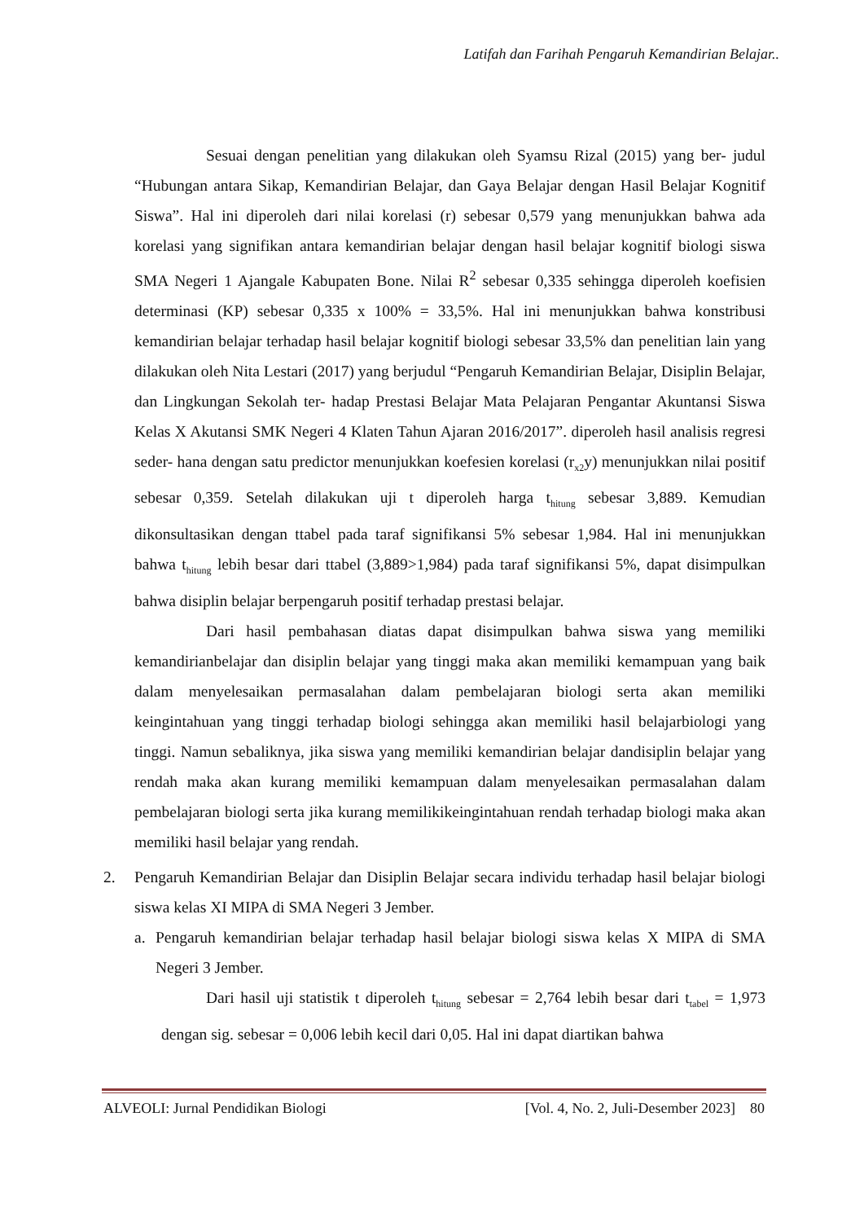Latifah dan Farihah Pengaruh Kemandirian Belajar..
Sesuai dengan penelitian yang dilakukan oleh Syamsu Rizal (2015) yang ber- judul “Hubungan antara Sikap, Kemandirian Belajar, dan Gaya Belajar dengan Hasil Belajar Kognitif Siswa”. Hal ini diperoleh dari nilai korelasi (r) sebesar 0,579 yang menunjukkan bahwa ada korelasi yang signifikan antara kemandirian belajar dengan hasil belajar kognitif biologi siswa SMA Negeri 1 Ajangale Kabupaten Bone. Nilai R<sup>2</sup> sebesar 0,335 sehingga diperoleh koefisien determinasi (KP) sebesar 0,335 x 100% = 33,5%. Hal ini menunjukkan bahwa konstribusi kemandirian belajar terhadap hasil belajar kognitif biologi sebesar 33,5% dan penelitian lain yang dilakukan oleh Nita Lestari (2017) yang berjudul “Pengaruh Kemandirian Belajar, Disiplin Belajar, dan Lingkungan Sekolah ter- hadap Prestasi Belajar Mata Pelajaran Pengantar Akuntansi Siswa Kelas X Akutansi SMK Negeri 4 Klaten Tahun Ajaran 2016/2017”. diperoleh hasil analisis regresi seder- hana dengan satu predictor menunjukkan koefesien korelasi (r<sub>x2</sub>y) menunjukkan nilai positif sebesar 0,359. Setelah dilakukan uji t diperoleh harga t<sub>hitung</sub> sebesar 3,889. Kemudian dikonsultasikan dengan ttabel pada taraf signifikansi 5% sebesar 1,984. Hal ini menunjukkan bahwa t<sub>hitung</sub> lebih besar dari ttabel (3,889>1,984) pada taraf signifikansi 5%, dapat disimpulkan bahwa disiplin belajar berpengaruh positif terhadap prestasi belajar.
Dari hasil pembahasan diatas dapat disimpulkan bahwa siswa yang memiliki kemandirianbelajar dan disiplin belajar yang tinggi maka akan memiliki kemampuan yang baik dalam menyelesaikan permasalahan dalam pembelajaran biologi serta akan memiliki keingintahuan yang tinggi terhadap biologi sehingga akan memiliki hasil belajarbiologi yang tinggi. Namun sebaliknya, jika siswa yang memiliki kemandirian belajar dandisiplin belajar yang rendah maka akan kurang memiliki kemampuan dalam menyelesaikan permasalahan dalam pembelajaran biologi serta jika kurang memilikikeingintahuan rendah terhadap biologi maka akan memiliki hasil belajar yang rendah.
2. Pengaruh Kemandirian Belajar dan Disiplin Belajar secara individu terhadap hasil belajar biologi siswa kelas XI MIPA di SMA Negeri 3 Jember.
a. Pengaruh kemandirian belajar terhadap hasil belajar biologi siswa kelas X MIPA di SMA Negeri 3 Jember.
Dari hasil uji statistik t diperoleh t<sub>hitung</sub> sebesar = 2,764 lebih besar dari t<sub>tabel</sub> = 1,973 dengan sig. sebesar = 0,006 lebih kecil dari 0,05. Hal ini dapat diartikan bahwa
ALVEOLI: Jurnal Pendidikan Biologi [Vol. 4, No. 2, Juli-Desember 2023] 80